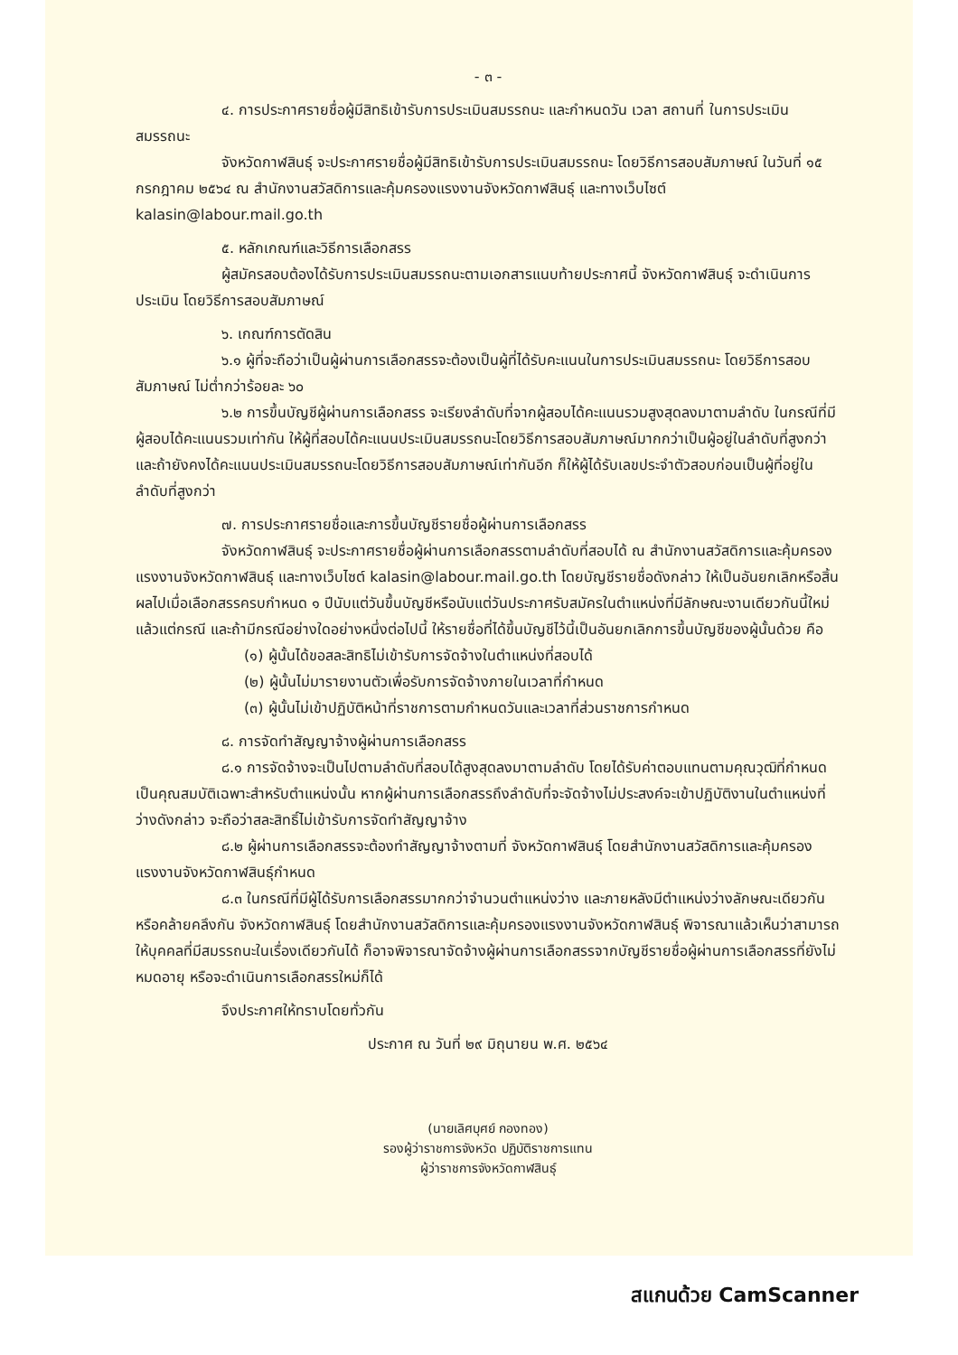- ๓ -
๔. การประกาศรายชื่อผู้มีสิทธิเข้ารับการประเมินสมรรถนะ และกำหนดวัน เวลา สถานที่ ในการประเมินสมรรถนะ
จังหวัดกาฬสินธุ์ จะประกาศรายชื่อผู้มีสิทธิเข้ารับการประเมินสมรรถนะ โดยวิธีการสอบสัมภาษณ์ ในวันที่ ๑๕ กรกฎาคม ๒๕๖๔ ณ สำนักงานสวัสดิการและคุ้มครองแรงงานจังหวัดกาฬสินธุ์ และทางเว็บไซต์ kalasin@labour.mail.go.th
๕. หลักเกณฑ์และวิธีการเลือกสรร
ผู้สมัครสอบต้องได้รับการประเมินสมรรถนะตามเอกสารแนบท้ายประกาศนี้ จังหวัดกาฬสินธุ์ จะดำเนินการประเมิน โดยวิธีการสอบสัมภาษณ์
๖. เกณฑ์การตัดสิน
๖.๑ ผู้ที่จะถือว่าเป็นผู้ผ่านการเลือกสรรจะต้องเป็นผู้ที่ได้รับคะแนนในการประเมินสมรรถนะ โดยวิธีการสอบสัมภาษณ์ ไม่ต่ำกว่าร้อยละ ๖๐
๖.๒ การขึ้นบัญชีผู้ผ่านการเลือกสรร จะเรียงลำดับที่จากผู้สอบได้คะแนนรวมสูงสุดลงมาตามลำดับ ในกรณีที่มีผู้สอบได้คะแนนรวมเท่ากัน ให้ผู้ที่สอบได้คะแนนประเมินสมรรถนะโดยวิธีการสอบสัมภาษณ์มากกว่าเป็นผู้อยู่ในลำดับที่สูงกว่า และถ้ายังคงได้คะแนนประเมินสมรรถนะโดยวิธีการสอบสัมภาษณ์เท่ากันอีก ก็ให้ผู้ได้รับเลขประจำตัวสอบก่อนเป็นผู้ที่อยู่ในลำดับที่สูงกว่า
๗. การประกาศรายชื่อและการขึ้นบัญชีรายชื่อผู้ผ่านการเลือกสรร
จังหวัดกาฬสินธุ์ จะประกาศรายชื่อผู้ผ่านการเลือกสรรตามลำดับที่สอบได้ ณ สำนักงานสวัสดิการและคุ้มครองแรงงานจังหวัดกาฬสินธุ์ และทางเว็บไซต์ kalasin@labour.mail.go.th โดยบัญชีรายชื่อดังกล่าว ให้เป็นอันยกเลิกหรือสิ้นผลไปเมื่อเลือกสรรครบกำหนด ๑ ปีนับแต่วันขึ้นบัญชีหรือนับแต่วันประกาศรับสมัครในตำแหน่งที่มีลักษณะงานเดียวกันนี้ใหม่แล้วแต่กรณี และถ้ามีกรณีอย่างใดอย่างหนึ่งต่อไปนี้ ให้รายชื่อที่ได้ขึ้นบัญชีไว้นี้เป็นอันยกเลิกการขึ้นบัญชีของผู้นั้นด้วย คือ
(๑) ผู้นั้นได้ขอสละสิทธิไม่เข้ารับการจัดจ้างในตำแหน่งที่สอบได้
(๒) ผู้นั้นไม่มารายงานตัวเพื่อรับการจัดจ้างภายในเวลาที่กำหนด
(๓) ผู้นั้นไม่เข้าปฏิบัติหน้าที่ราชการตามกำหนดวันและเวลาที่ส่วนราชการกำหนด
๘. การจัดทำสัญญาจ้างผู้ผ่านการเลือกสรร
๘.๑ การจัดจ้างจะเป็นไปตามลำดับที่สอบได้สูงสุดลงมาตามลำดับ โดยได้รับค่าตอบแทนตามคุณวุฒิที่กำหนดเป็นคุณสมบัติเฉพาะสำหรับตำแหน่งนั้น หากผู้ผ่านการเลือกสรรถึงลำดับที่จะจัดจ้างไม่ประสงค์จะเข้าปฏิบัติงานในตำแหน่งที่ว่างดังกล่าว จะถือว่าสละสิทธิ์ไม่เข้ารับการจัดทำสัญญาจ้าง
๘.๒ ผู้ผ่านการเลือกสรรจะต้องทำสัญญาจ้างตามที่ จังหวัดกาฬสินธุ์ โดยสำนักงานสวัสดิการและคุ้มครองแรงงานจังหวัดกาฬสินธุ์กำหนด
๘.๓ ในกรณีที่มีผู้ได้รับการเลือกสรรมากกว่าจำนวนตำแหน่งว่าง และภายหลังมีตำแหน่งว่างลักษณะเดียวกันหรือคล้ายคลึงกัน จังหวัดกาฬสินธุ์ โดยสำนักงานสวัสดิการและคุ้มครองแรงงานจังหวัดกาฬสินธุ์ พิจารณาแล้วเห็นว่าสามารถให้บุคคลที่มีสมรรถนะในเรื่องเดียวกันได้ ก็อาจพิจารณาจัดจ้างผู้ผ่านการเลือกสรรจากบัญชีรายชื่อผู้ผ่านการเลือกสรรที่ยังไม่หมดอายุ หรือจะดำเนินการเลือกสรรใหม่ก็ได้
จึงประกาศให้ทราบโดยทั่วกัน
ประกาศ ณ วันที่ ๒๙ มิถุนายน พ.ศ. ๒๕๖๔
(นายเลิศบุศย์ กองทอง)
รองผู้ว่าราชการจังหวัด ปฏิบัติราชการแทน
ผู้ว่าราชการจังหวัดกาฬสินธุ์
สแกนด้วย CamScanner